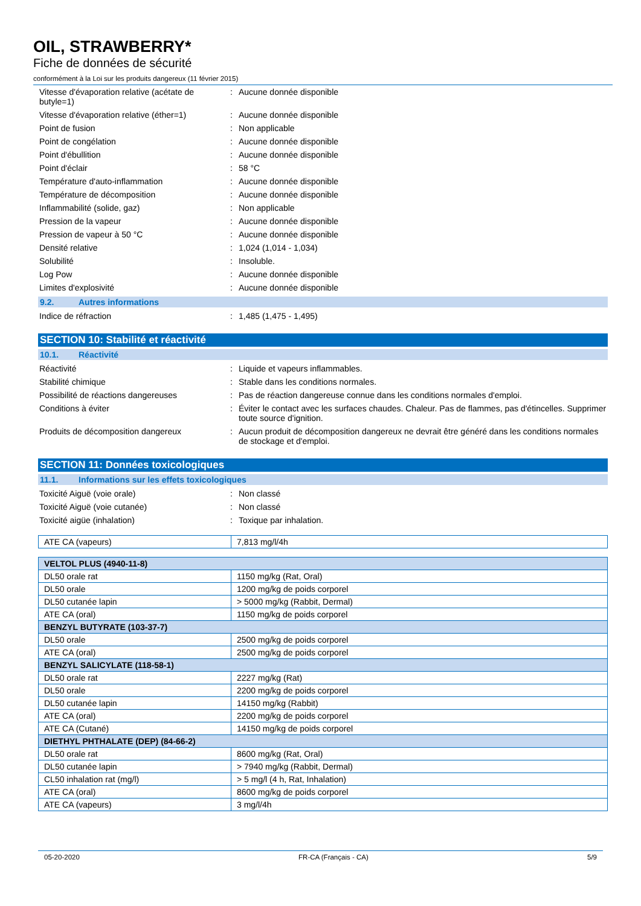OIL, STRAWBERRY*
Fiche de données de sécurité
conformément à la Loi sur les produits dangereux (11 février 2015)
Vitesse d'évaporation relative (acétate de butyle=1)
: Aucune donnée disponible
Vitesse d'évaporation relative (éther=1)
: Aucune donnée disponible
Point de fusion : Non applicable
Point de congélation : Aucune donnée disponible
Point d'ébullition : Aucune donnée disponible
Point d'éclair : 58 °C
Température d'auto-inflammation : Aucune donnée disponible
Température de décomposition : Aucune donnée disponible
Inflammabilité (solide, gaz) : Non applicable
Pression de la vapeur : Aucune donnée disponible
Pression de vapeur à 50 °C : Aucune donnée disponible
Densité relative : 1,024 (1,014 - 1,034)
Solubilité : Insoluble.
Log Pow : Aucune donnée disponible
Limites d'explosivité : Aucune donnée disponible
9.2. Autres informations
Indice de réfraction : 1,485 (1,475 - 1,495)
SECTION 10: Stabilité et réactivité
10.1. Réactivité
Réactivité : Liquide et vapeurs inflammables.
Stabilité chimique : Stable dans les conditions normales.
Possibilité de réactions dangereuses : Pas de réaction dangereuse connue dans les conditions normales d'emploi.
Conditions à éviter : Éviter le contact avec les surfaces chaudes. Chaleur. Pas de flammes, pas d'étincelles. Supprimer toute source d'ignition.
Produits de décomposition dangereux : Aucun produit de décomposition dangereux ne devrait être généré dans les conditions normales de stockage et d'emploi.
SECTION 11: Données toxicologiques
11.1. Informations sur les effets toxicologiques
Toxicité Aiguë (voie orale) : Non classé
Toxicité Aiguë (voie cutanée) : Non classé
Toxicité aigüe (inhalation) : Toxique par inhalation.
| ATE CA (vapeurs) | 7,813 mg/l/4h |
| VELTOL PLUS (4940-11-8) | |
| --- | --- |
| DL50 orale rat | 1150 mg/kg (Rat, Oral) |
| DL50 orale | 1200 mg/kg de poids corporel |
| DL50 cutanée lapin | > 5000 mg/kg (Rabbit, Dermal) |
| ATE CA (oral) | 1150 mg/kg de poids corporel |
| BENZYL BUTYRATE (103-37-7) | |
| DL50 orale | 2500 mg/kg de poids corporel |
| ATE CA (oral) | 2500 mg/kg de poids corporel |
| BENZYL SALICYLATE (118-58-1) | |
| DL50 orale rat | 2227 mg/kg (Rat) |
| DL50 orale | 2200 mg/kg de poids corporel |
| DL50 cutanée lapin | 14150 mg/kg (Rabbit) |
| ATE CA (oral) | 2200 mg/kg de poids corporel |
| ATE CA (Cutané) | 14150 mg/kg de poids corporel |
| DIETHYL PHTHALATE (DEP) (84-66-2) | |
| DL50 orale rat | 8600 mg/kg (Rat, Oral) |
| DL50 cutanée lapin | > 7940 mg/kg (Rabbit, Dermal) |
| CL50 inhalation rat (mg/l) | > 5 mg/l (4 h, Rat, Inhalation) |
| ATE CA (oral) | 8600 mg/kg de poids corporel |
| ATE CA (vapeurs) | 3 mg/l/4h |
05-20-2020 FR-CA (Français - CA) 5/9